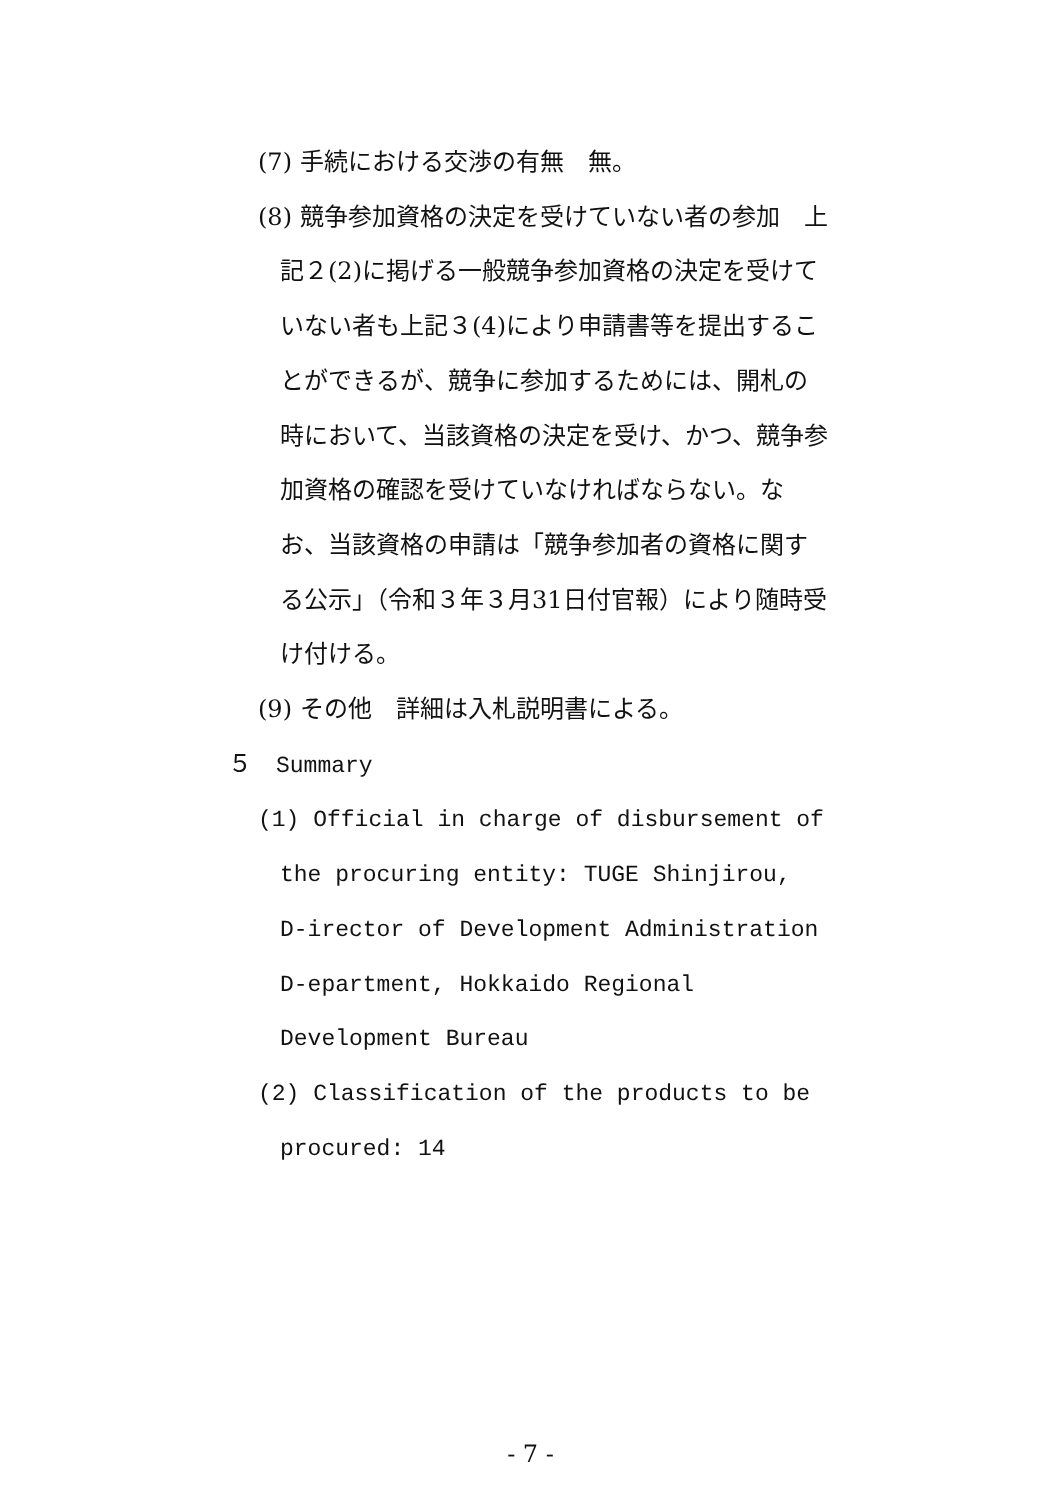(7) 手続における交渉の有無　無。
(8) 競争参加資格の決定を受けていない者の参加　上記２(2)に掲げる一般競争参加資格の決定を受けていない者も上記３(4)により申請書等を提出することができるが、競争に参加するためには、開札の時において、当該資格の決定を受け、かつ、競争参加資格の確認を受けていなければならない。なお、当該資格の申請は「競争参加者の資格に関する公示」（令和３年３月31日付官報）により随時受け付ける。
(9) その他　詳細は入札説明書による。
５　Summary
(1) Official in charge of disbursement of the procuring entity: TUGE Shinjirou, D-irector of Development Administration D-epartment, Hokkaido Regional Development Bureau
(2) Classification of the products to be procured: 14
- 7 -